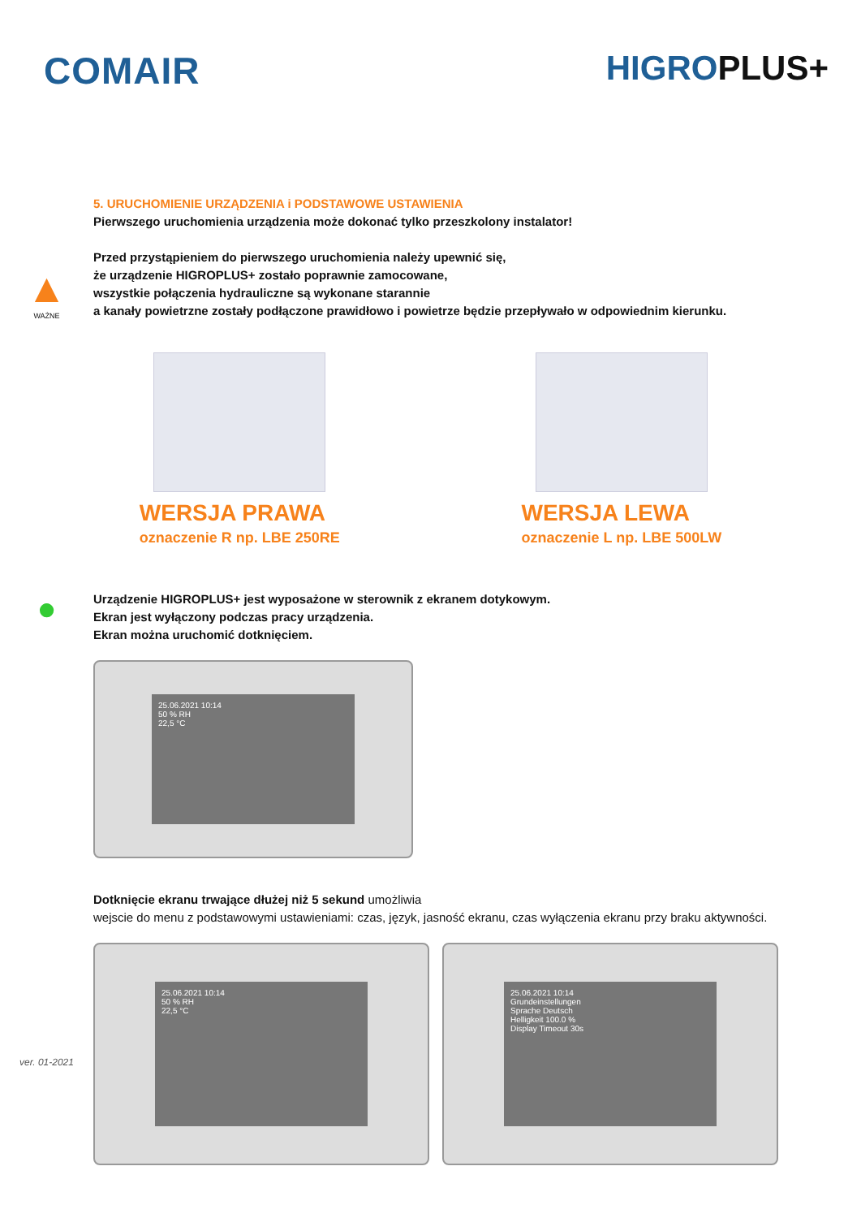COMAIR HIGROPLUS+
5. URUCHOMIENIE URZĄDZENIA i PODSTAWOWE USTAWIENIA
Pierwszego uruchomienia urządzenia może dokonać tylko przeszkolony instalator!
▲
WAŻNE
Przed przystąpieniem do pierwszego uruchomienia należy upewnić się,
że urządzenie HIGROPLUS+ zostało poprawnie zamocowane,
wszystkie połączenia hydrauliczne są wykonane starannie
a kanały powietrzne zostały podłączone prawidłowo i powietrze będzie przepływało w odpowiednim kierunku.
WERSJA PRAWA
oznaczenie R np. LBE 250RE
WERSJA LEWA
oznaczenie L np. LBE 500LW
●
Urządzenie HIGROPLUS+ jest wyposażone w sterownik z ekranem dotykowym.
Ekran jest wyłączony podczas pracy urządzenia.
Ekran można uruchomić dotknięciem.
25.06.2021 10:14
50 % RH
22,5 °C
Dotknięcie ekranu trwające dłużej niż 5 sekund umożliwia
wejscie do menu z podstawowymi ustawieniami: czas, język, jasność ekranu, czas wyłączenia ekranu przy braku aktywności.
ver. 01-2021
25.06.2021 10:14
50 % RH
22,5 °C
25.06.2021 10:14
Grundeinstellungen
Sprache Deutsch
Helligkeit 100.0 %
Display Timeout 30s